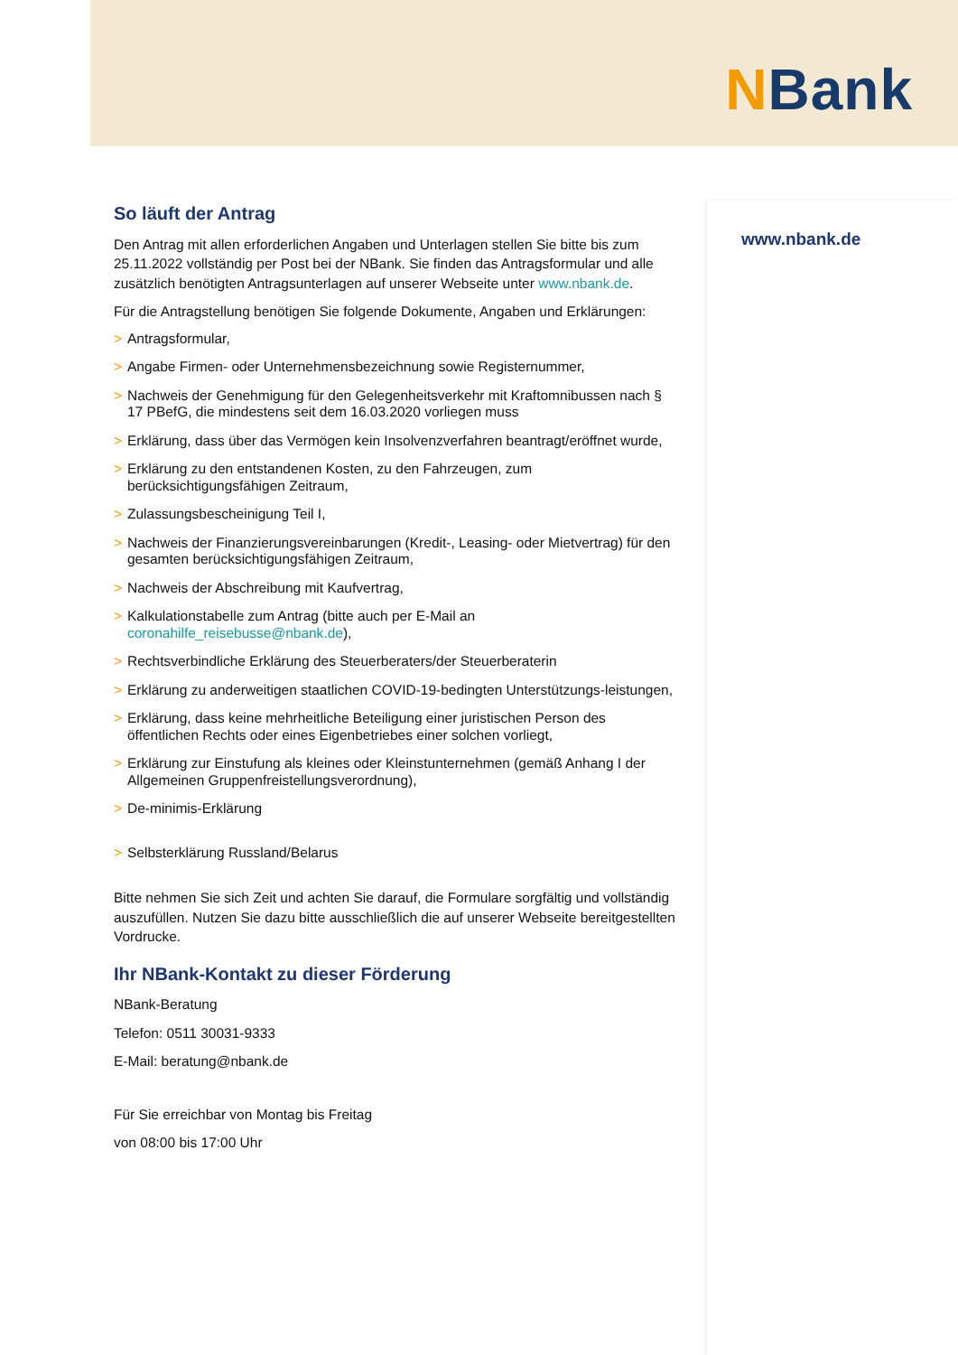NBank
www.nbank.de
So läuft der Antrag
Den Antrag mit allen erforderlichen Angaben und Unterlagen stellen Sie bitte bis zum 25.11.2022 vollständig per Post bei der NBank. Sie finden das Antragsformular und alle zusätzlich benötigten Antragsunterlagen auf unserer Webseite unter www.nbank.de.
Für die Antragstellung benötigen Sie folgende Dokumente, Angaben und Erklärungen:
> Antragsformular,
> Angabe Firmen- oder Unternehmensbezeichnung sowie Registernummer,
> Nachweis der Genehmigung für den Gelegenheitsverkehr mit Kraftomnibussen nach § 17 PBefG, die mindestens seit dem 16.03.2020 vorliegen muss
> Erklärung, dass über das Vermögen kein Insolvenzverfahren beantragt/eröffnet wurde,
> Erklärung zu den entstandenen Kosten, zu den Fahrzeugen, zum berücksichtigungsfähigen Zeitraum,
> Zulassungsbescheinigung Teil I,
> Nachweis der Finanzierungsvereinbarungen (Kredit-, Leasing- oder Mietvertrag) für den gesamten berücksichtigungsfähigen Zeitraum,
> Nachweis der Abschreibung mit Kaufvertrag,
> Kalkulationstabelle zum Antrag (bitte auch per E-Mail an coronahilfe_reisebusse@nbank.de),
> Rechtsverbindliche Erklärung des Steuerberaters/der Steuerberaterin
> Erklärung zu anderweitigen staatlichen COVID-19-bedingten Unterstützungs-leistungen,
> Erklärung, dass keine mehrheitliche Beteiligung einer juristischen Person des öffentlichen Rechts oder eines Eigenbetriebes einer solchen vorliegt,
> Erklärung zur Einstufung als kleines oder Kleinstunternehmen (gemäß Anhang I der Allgemeinen Gruppenfreistellungsverordnung),
> De-minimis-Erklärung
> Selbsterklärung Russland/Belarus
Bitte nehmen Sie sich Zeit und achten Sie darauf, die Formulare sorgfältig und vollständig auszufüllen. Nutzen Sie dazu bitte ausschließlich die auf unserer Webseite bereitgestellten Vordrucke.
Ihr NBank-Kontakt zu dieser Förderung
NBank-Beratung
Telefon: 0511 30031-9333
E-Mail: beratung@nbank.de
Für Sie erreichbar von Montag bis Freitag
von 08:00 bis 17:00 Uhr